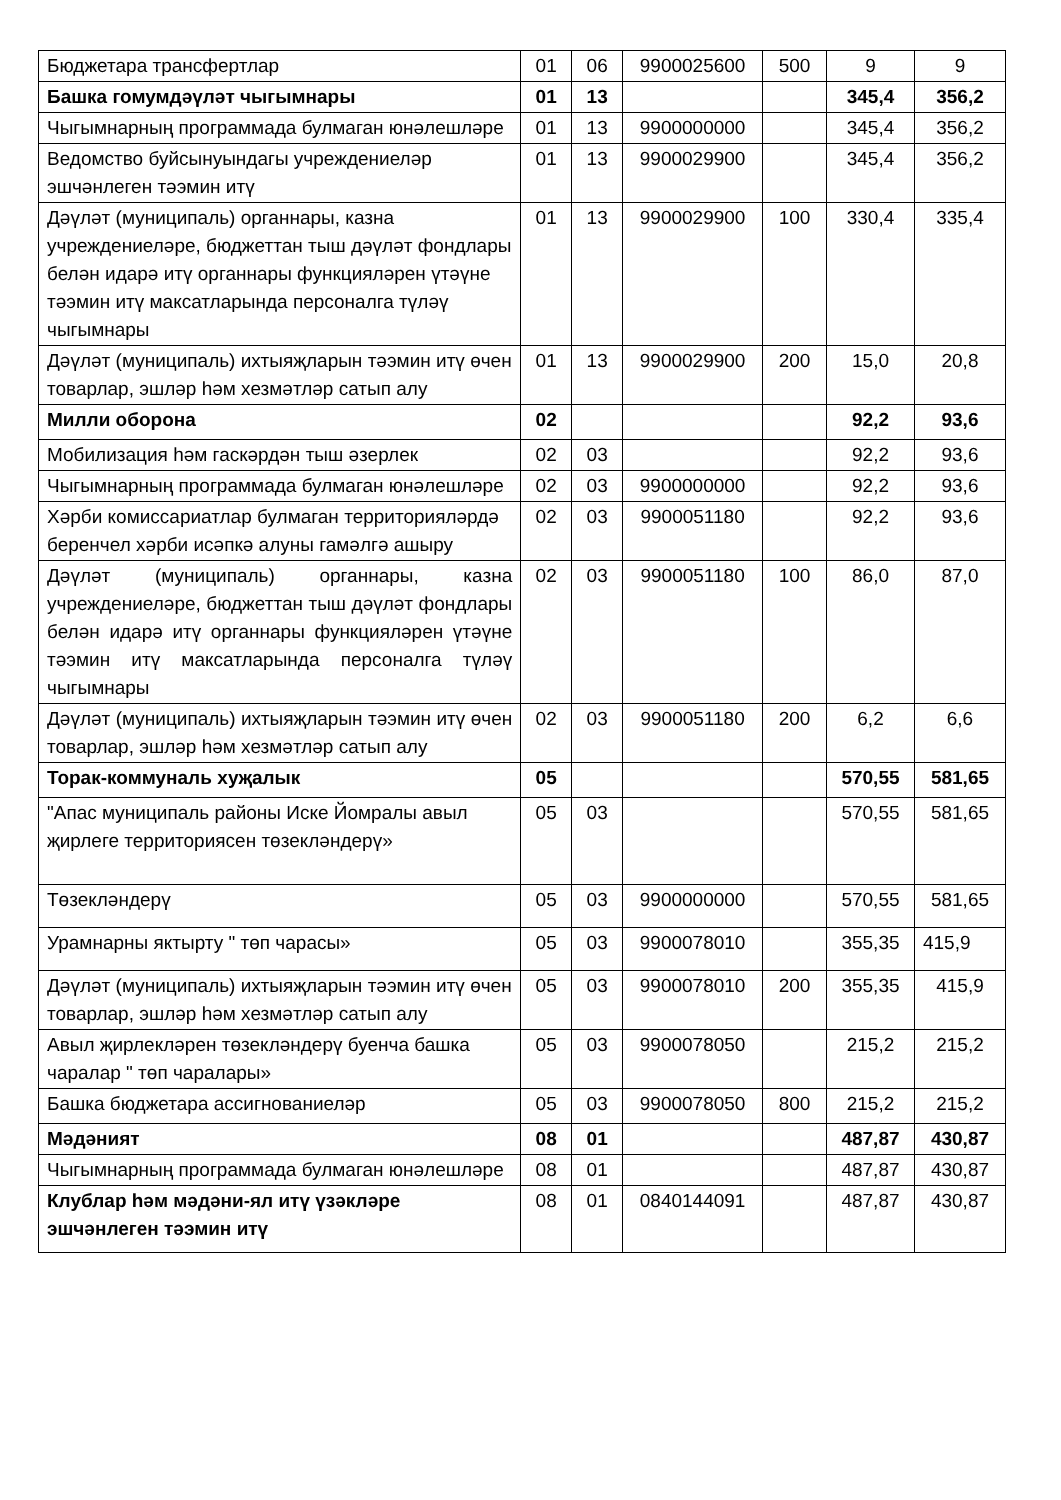| Бюджетара трансфертлар | 01 | 06 | 9900025600 | 500 | 9 | 9 |
| Башка гомумдәүләт чыгымнары | 01 | 13 | | | 345,4 | 356,2 |
| Чыгымнарның программада булмаган юнәлешләре | 01 | 13 | 9900000000 | | 345,4 | 356,2 |
| Ведомство буйсынуындагы учреждениеләр эшчәнлеген тәэмин итү | 01 | 13 | 9900029900 | | 345,4 | 356,2 |
| Дәүләт (муниципаль) органнары, казна учреждениеләре, бюджеттан тыш дәүләт фондлары белән идарә итү органнары функцияләрен үтәүне тәэмин итү максатларында персоналга түләү чыгымнары | 01 | 13 | 9900029900 | 100 | 330,4 | 335,4 |
| Дәүләт (муниципаль) ихтыяҗларын тәэмин итү өчен товарлар, эшләр һәм хезмәтләр сатып алу | 01 | 13 | 9900029900 | 200 | 15,0 | 20,8 |
| Милли оборона | 02 | | | | 92,2 | 93,6 |
| Мобилизация һәм гаскәрдән тыш әзерлек | 02 | 03 | | | 92,2 | 93,6 |
| Чыгымнарның программада булмаган юнәлешләре | 02 | 03 | 9900000000 | | 92,2 | 93,6 |
| Хәрби комиссариатлар булмаган территорияләрдә беренчел хәрби исәпкә алуны гамәлгә ашыру | 02 | 03 | 9900051180 | | 92,2 | 93,6 |
| Дәүләт (муниципаль) органнары, казна учреждениеләре, бюджеттан тыш дәүләт фондлары белән идарә итү органнары функцияләрен үтәүне тәэмин итү максатларында персоналга түләү чыгымнары | 02 | 03 | 9900051180 | 100 | 86,0 | 87,0 |
| Дәүләт (муниципаль) ихтыяҗларын тәэмин итү өчен товарлар, эшләр һәм хезмәтләр сатып алу | 02 | 03 | 9900051180 | 200 | 6,2 | 6,6 |
| Торак-коммуналь хуҗалык | 05 | | | | 570,55 | 581,65 |
| "Апас муниципаль районы Иске Йомралы авыл җирлеге территориясен төзекләндерү» | 05 | 03 | | | 570,55 | 581,65 |
| Төзекләндерү | 05 | 03 | 9900000000 | | 570,55 | 581,65 |
| Урамнарны яктырту " төп чарасы» | 05 | 03 | 9900078010 | | 355,35 | 415,9 |
| Дәүләт (муниципаль) ихтыяҗларын тәэмин итү өчен товарлар, эшләр һәм хезмәтләр сатып алу | 05 | 03 | 9900078010 | 200 | 355,35 | 415,9 |
| Авыл җирлекләрен төзекләндерү буенча башка чаралар " төп чаралары» | 05 | 03 | 9900078050 | | 215,2 | 215,2 |
| Башка бюджетара ассигнованиеләр | 05 | 03 | 9900078050 | 800 | 215,2 | 215,2 |
| Мәдәният | 08 | 01 | | | 487,87 | 430,87 |
| Чыгымнарның программада булмаган юнәлешләре | 08 | 01 | | | 487,87 | 430,87 |
| Клублар һәм мәдәни-ял итү үзәкләре эшчәнлеген тәэмин итү | 08 | 01 | 0840144091 | | 487,87 | 430,87 |